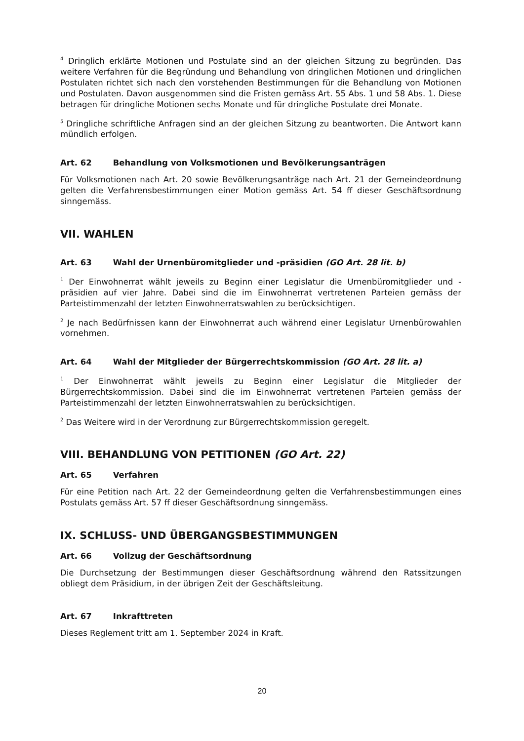<sup>4</sup> Dringlich erklärte Motionen und Postulate sind an der gleichen Sitzung zu begründen. Das weitere Verfahren für die Begründung und Behandlung von dringlichen Motionen und dringlichen Postulaten richtet sich nach den vorstehenden Bestimmungen für die Behandlung von Motionen und Postulaten. Davon ausgenommen sind die Fristen gemäss Art. 55 Abs. 1 und 58 Abs. 1. Diese betragen für dringliche Motionen sechs Monate und für dringliche Postulate drei Monate.
<sup>5</sup> Dringliche schriftliche Anfragen sind an der gleichen Sitzung zu beantworten. Die Antwort kann mündlich erfolgen.
Art. 62 Behandlung von Volksmotionen und Bevölkerungsanträgen
Für Volksmotionen nach Art. 20 sowie Bevölkerungsanträge nach Art. 21 der Gemeindeordnung gelten die Verfahrensbestimmungen einer Motion gemäss Art. 54 ff dieser Geschäftsordnung sinngemäss.
VII. WAHLEN
Art. 63 Wahl der Urnenbüromitglieder und -präsidien (GO Art. 28 lit. b)
<sup>1</sup> Der Einwohnerrat wählt jeweils zu Beginn einer Legislatur die Urnenbüromitglieder und -präsidien auf vier Jahre. Dabei sind die im Einwohnerrat vertretenen Parteien gemäss der Parteistimmenzahl der letzten Einwohnerratswahlen zu berücksichtigen.
<sup>2</sup> Je nach Bedürfnissen kann der Einwohnerrat auch während einer Legislatur Urnenbürowahlen vornehmen.
Art. 64 Wahl der Mitglieder der Bürgerrechtskommission (GO Art. 28 lit. a)
<sup>1</sup> Der Einwohnerrat wählt jeweils zu Beginn einer Legislatur die Mitglieder der Bürgerrechtskommission. Dabei sind die im Einwohnerrat vertretenen Parteien gemäss der Parteistimmenzahl der letzten Einwohnerratswahlen zu berücksichtigen.
<sup>2</sup> Das Weitere wird in der Verordnung zur Bürgerrechtskommission geregelt.
VIII. BEHANDLUNG VON PETITIONEN (GO Art. 22)
Art. 65 Verfahren
Für eine Petition nach Art. 22 der Gemeindeordnung gelten die Verfahrensbestimmungen eines Postulats gemäss Art. 57 ff dieser Geschäftsordnung sinngemäss.
IX. SCHLUSS- UND ÜBERGANGSBESTIMMUNGEN
Art. 66 Vollzug der Geschäftsordnung
Die Durchsetzung der Bestimmungen dieser Geschäftsordnung während den Ratssitzungen obliegt dem Präsidium, in der übrigen Zeit der Geschäftsleitung.
Art. 67 Inkrafttreten
Dieses Reglement tritt am 1. September 2024 in Kraft.
20